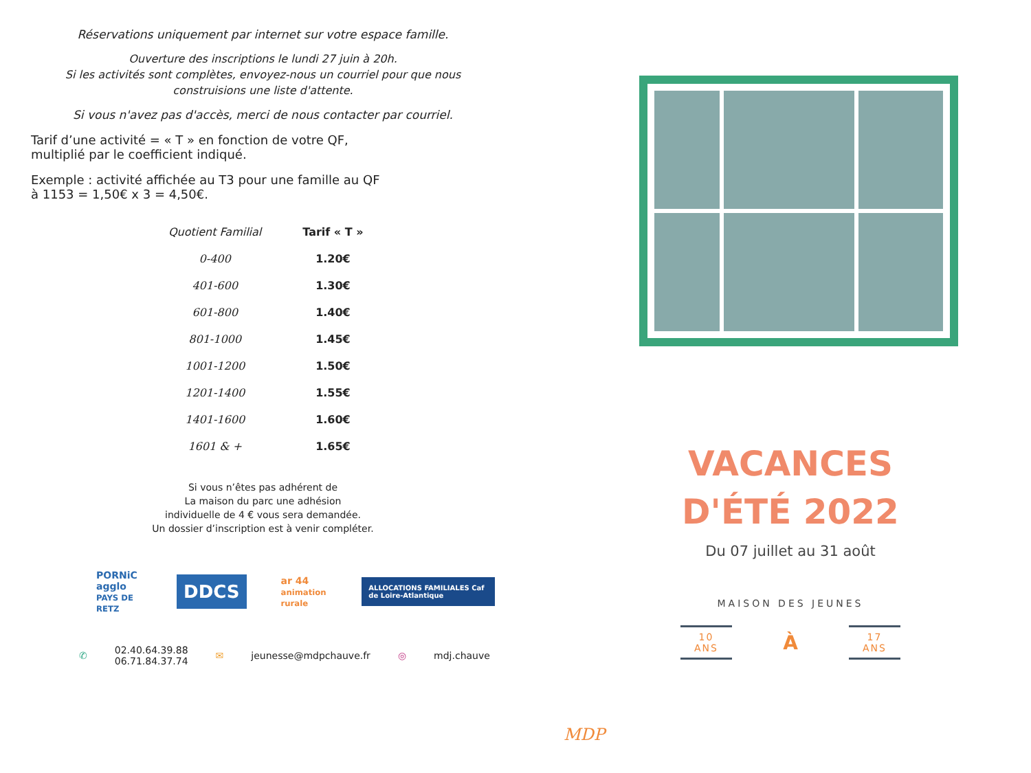Réservations uniquement par internet sur votre espace famille.
Ouverture des inscriptions le lundi 27 juin à 20h.
Si les activités sont complètes, envoyez-nous un courriel pour que nous construisions une liste d'attente.
Si vous n'avez pas d'accès, merci de nous contacter par courriel.
Tarif d’une activité = « T » en fonction de votre QF,
multiplié par le coefficient indiqué.
Exemple : activité affichée au T3 pour une famille au QF
à 1153 = 1,50€ x 3 = 4,50€.
| Quotient Familial | Tarif « T » |
| --- | --- |
| 0-400 | 1.20€ |
| 401-600 | 1.30€ |
| 601-800 | 1.40€ |
| 801-1000 | 1.45€ |
| 1001-1200 | 1.50€ |
| 1201-1400 | 1.55€ |
| 1401-1600 | 1.60€ |
| 1601 & + | 1.65€ |
Si vous n’êtes pas adhérent de
La maison du parc une adhésion
individuelle de 4 € vous sera demandée.
Un dossier d’inscription est à venir compléter.
PORNiC agglo
PAYS DE RETZ
DDCS
ar 44
animation rurale
ALLOCATIONS FAMILIALES Caf de Loire-Atlantique
✆ 02.40.64.39.88
06.71.84.37.74 ✉ jeunesse@mdpchauve.fr ◎ mdj.chauve
VACANCES
D'ÉTÉ 2022
Du 07 juillet au 31 août
MAISON DES JEUNES
10
ANS À 17
ANS
MDP